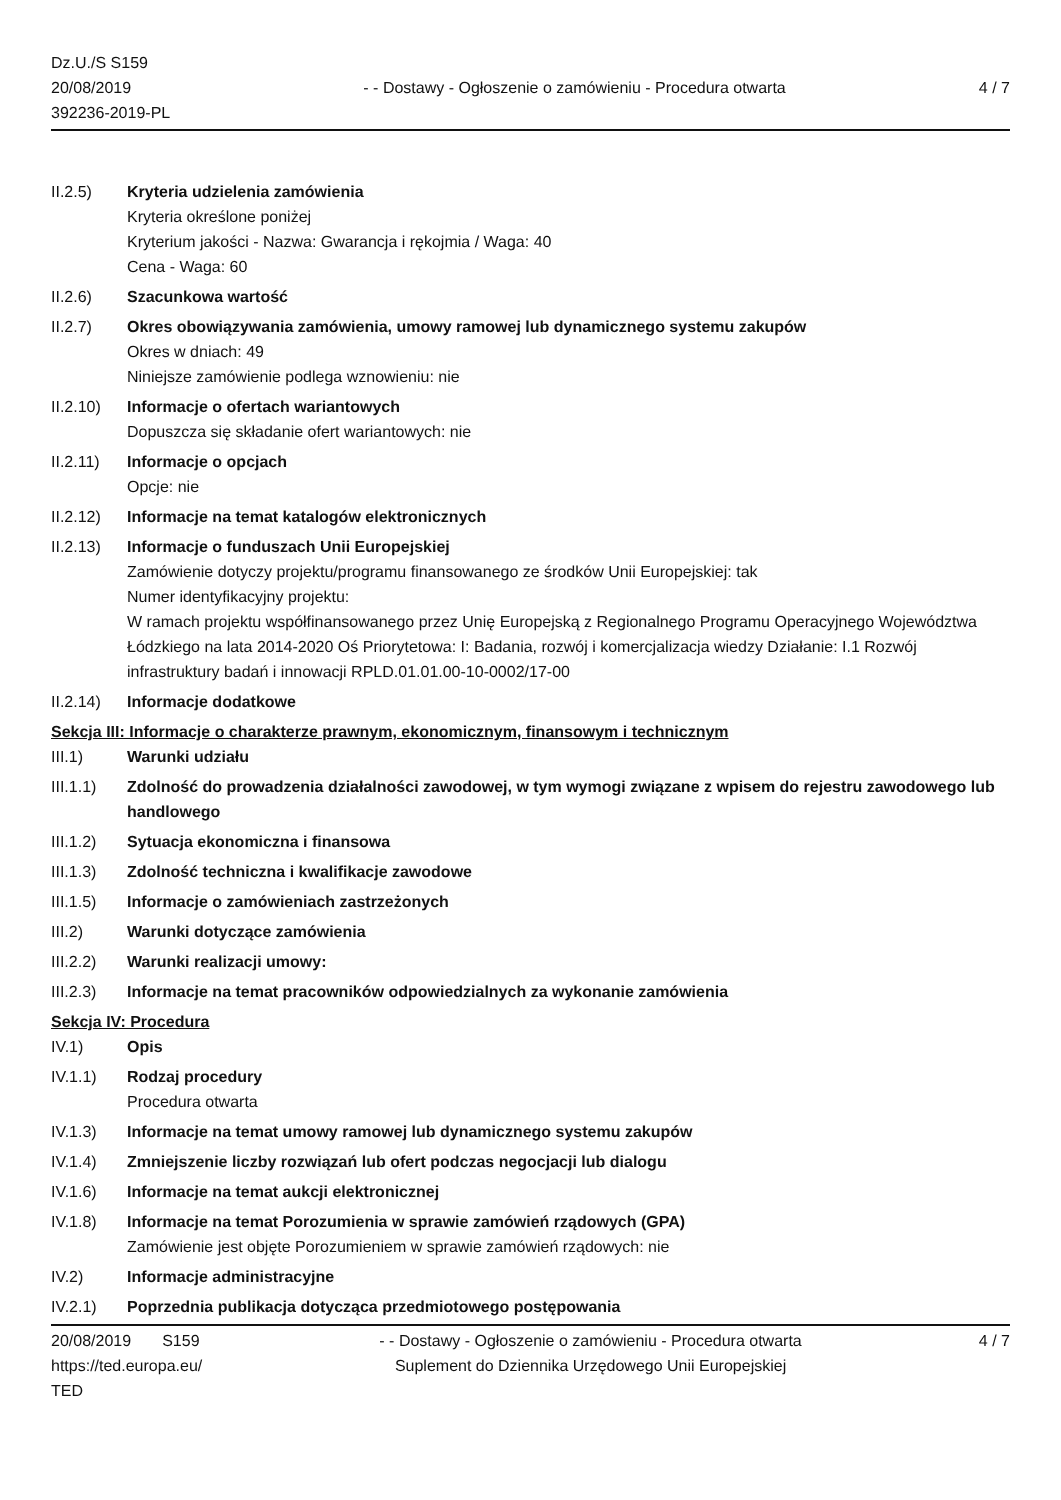Dz.U./S S159
20/08/2019
392236-2019-PL
- - Dostawy - Ogłoszenie o zamówieniu - Procedura otwarta
4 / 7
II.2.5) Kryteria udzielenia zamówienia
Kryteria określone poniżej
Kryterium jakości - Nazwa: Gwarancja i rękojmia / Waga: 40
Cena - Waga: 60
II.2.6) Szacunkowa wartość
II.2.7) Okres obowiązywania zamówienia, umowy ramowej lub dynamicznego systemu zakupów
Okres w dniach: 49
Niniejsze zamówienie podlega wznowieniu: nie
II.2.10)
Informacje o ofertach wariantowych
Dopuszcza się składanie ofert wariantowych: nie
II.2.11)
Informacje o opcjach
Opcje: nie
II.2.12)
Informacje na temat katalogów elektronicznych
II.2.13)
Informacje o funduszach Unii Europejskiej
Zamówienie dotyczy projektu/programu finansowanego ze środków Unii Europejskiej: tak
Numer identyfikacyjny projektu:
W ramach projektu współfinansowanego przez Unię Europejską z Regionalnego Programu Operacyjnego Województwa Łódzkiego na lata 2014-2020 Oś Priorytetowa: I: Badania, rozwój i komercjalizacja wiedzy Działanie: I.1 Rozwój infrastruktury badań i innowacji RPLD.01.01.00-10-0002/17-00
II.2.14)
Informacje dodatkowe
Sekcja III: Informacje o charakterze prawnym, ekonomicznym, finansowym i technicznym
III.1) Warunki udziału
III.1.1)
Zdolność do prowadzenia działalności zawodowej, w tym wymogi związane z wpisem do rejestru zawodowego lub handlowego
III.1.2)
Sytuacja ekonomiczna i finansowa
III.1.3)
Zdolność techniczna i kwalifikacje zawodowe
III.1.5)
Informacje o zamówieniach zastrzeżonych
III.2) Warunki dotyczące zamówienia
III.2.2)
Warunki realizacji umowy:
III.2.3)
Informacje na temat pracowników odpowiedzialnych za wykonanie zamówienia
Sekcja IV: Procedura
IV.1) Opis
IV.1.1) Rodzaj procedury
Procedura otwarta
IV.1.3) Informacje na temat umowy ramowej lub dynamicznego systemu zakupów
IV.1.4) Zmniejszenie liczby rozwiązań lub ofert podczas negocjacji lub dialogu
IV.1.6) Informacje na temat aukcji elektronicznej
IV.1.8) Informacje na temat Porozumienia w sprawie zamówień rządowych (GPA)
Zamówienie jest objęte Porozumieniem w sprawie zamówień rządowych: nie
IV.2) Informacje administracyjne
IV.2.1) Poprzednia publikacja dotycząca przedmiotowego postępowania
20/08/2019 S159
https://ted.europa.eu/
TED
- - Dostawy - Ogłoszenie o zamówieniu - Procedura otwarta
Suplement do Dziennika Urzędowego Unii Europejskiej
4 / 7